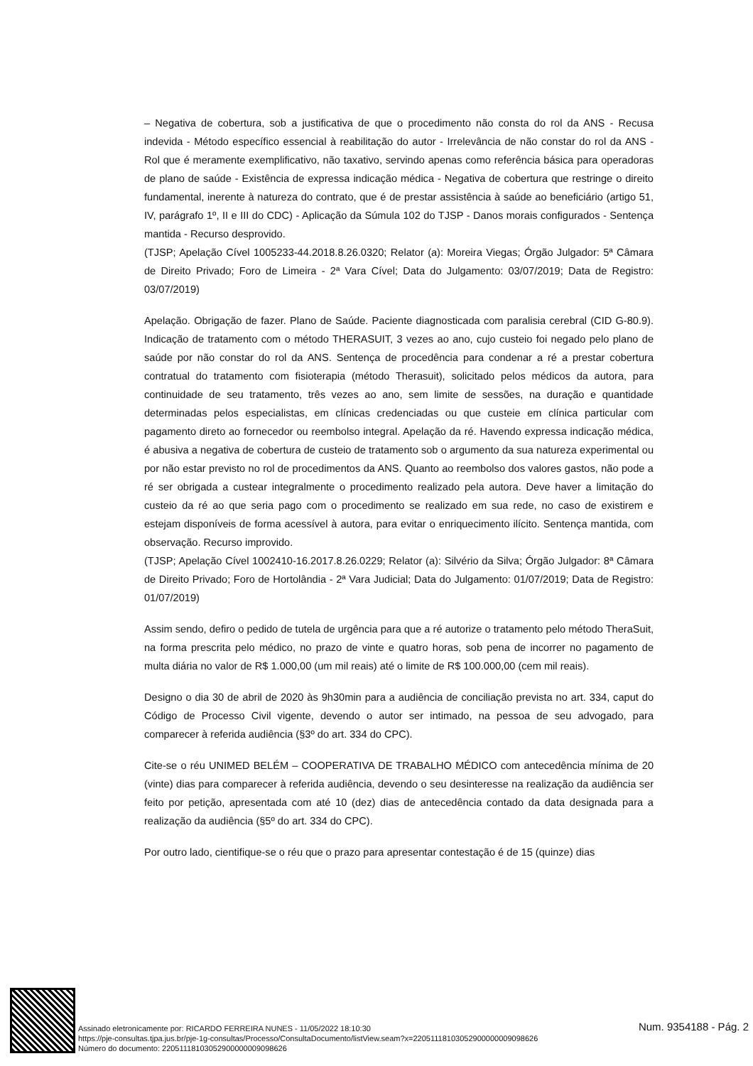– Negativa de cobertura, sob a justificativa de que o procedimento não consta do rol da ANS - Recusa indevida - Método específico essencial à reabilitação do autor - Irrelevância de não constar do rol da ANS - Rol que é meramente exemplificativo, não taxativo, servindo apenas como referência básica para operadoras de plano de saúde - Existência de expressa indicação médica - Negativa de cobertura que restringe o direito fundamental, inerente à natureza do contrato, que é de prestar assistência à saúde ao beneficiário (artigo 51, IV, parágrafo 1º, II e III do CDC) - Aplicação da Súmula 102 do TJSP - Danos morais configurados - Sentença mantida - Recurso desprovido.
(TJSP; Apelação Cível 1005233-44.2018.8.26.0320; Relator (a): Moreira Viegas; Órgão Julgador: 5ª Câmara de Direito Privado; Foro de Limeira - 2ª Vara Cível; Data do Julgamento: 03/07/2019; Data de Registro: 03/07/2019)
Apelação. Obrigação de fazer. Plano de Saúde. Paciente diagnosticada com paralisia cerebral (CID G-80.9). Indicação de tratamento com o método THERASUIT, 3 vezes ao ano, cujo custeio foi negado pelo plano de saúde por não constar do rol da ANS. Sentença de procedência para condenar a ré a prestar cobertura contratual do tratamento com fisioterapia (método Therasuit), solicitado pelos médicos da autora, para continuidade de seu tratamento, três vezes ao ano, sem limite de sessões, na duração e quantidade determinadas pelos especialistas, em clínicas credenciadas ou que custeie em clínica particular com pagamento direto ao fornecedor ou reembolso integral. Apelação da ré. Havendo expressa indicação médica, é abusiva a negativa de cobertura de custeio de tratamento sob o argumento da sua natureza experimental ou por não estar previsto no rol de procedimentos da ANS. Quanto ao reembolso dos valores gastos, não pode a ré ser obrigada a custear integralmente o procedimento realizado pela autora. Deve haver a limitação do custeio da ré ao que seria pago com o procedimento se realizado em sua rede, no caso de existirem e estejam disponíveis de forma acessível à autora, para evitar o enriquecimento ilícito. Sentença mantida, com observação. Recurso improvido.
(TJSP; Apelação Cível 1002410-16.2017.8.26.0229; Relator (a): Silvério da Silva; Órgão Julgador: 8ª Câmara de Direito Privado; Foro de Hortolândia - 2ª Vara Judicial; Data do Julgamento: 01/07/2019; Data de Registro: 01/07/2019)
Assim sendo, defiro o pedido de tutela de urgência para que a ré autorize o tratamento pelo método TheraSuit, na forma prescrita pelo médico, no prazo de vinte e quatro horas, sob pena de incorrer no pagamento de multa diária no valor de R$ 1.000,00 (um mil reais) até o limite de R$ 100.000,00 (cem mil reais).
Designo o dia 30 de abril de 2020 às 9h30min para a audiência de conciliação prevista no art. 334, caput do Código de Processo Civil vigente, devendo o autor ser intimado, na pessoa de seu advogado, para comparecer à referida audiência (§3º do art. 334 do CPC).
Cite-se o réu UNIMED BELÉM – COOPERATIVA DE TRABALHO MÉDICO com antecedência mínima de 20 (vinte) dias para comparecer à referida audiência, devendo o seu desinteresse na realização da audiência ser feito por petição, apresentada com até 10 (dez) dias de antecedência contado da data designada para a realização da audiência (§5º do art. 334 do CPC).
Por outro lado, cientifique-se o réu que o prazo para apresentar contestação é de 15 (quinze) dias
Assinado eletronicamente por: RICARDO FERREIRA NUNES - 11/05/2022 18:10:30
https://pje-consultas.tjpa.jus.br/pje-1g-consultas/Processo/ConsultaDocumento/listView.seam?x=22051118103052900000009098626
Número do documento: 22051118103052900000009098626
Num. 9354188 - Pág. 2